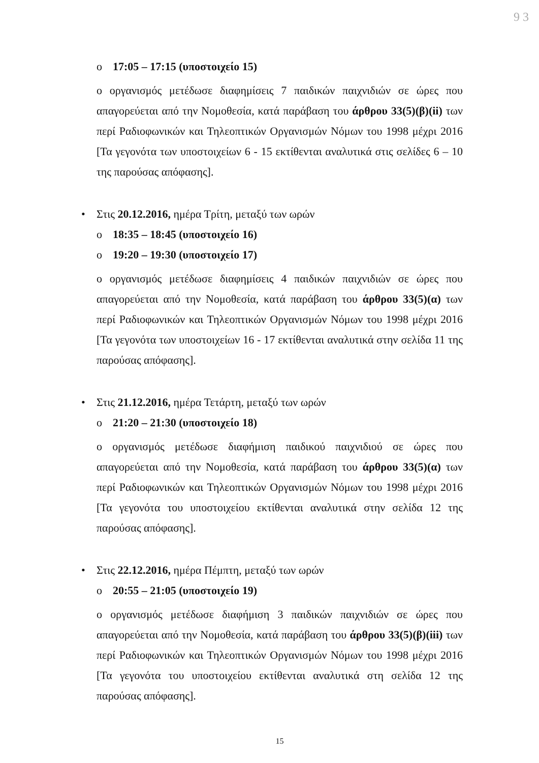9 3
o 17:05 – 17:15 (υποστοιχείο 15)
ο οργανισμός μετέδωσε διαφημίσεις 7 παιδικών παιχνιδιών σε ώρες που απαγορεύεται από την Νομοθεσία, κατά παράβαση του άρθρου 33(5)(β)(ii) των περί Ραδιοφωνικών και Τηλεοπτικών Οργανισμών Νόμων του 1998 μέχρι 2016 [Τα γεγονότα των υποστοιχείων 6 - 15 εκτίθενται αναλυτικά στις σελίδες 6 – 10 της παρούσας απόφασης].
• Στις 20.12.2016, ημέρα Τρίτη, μεταξύ των ωρών
o 18:35 – 18:45 (υποστοιχείο 16)
o 19:20 – 19:30 (υποστοιχείο 17)
ο οργανισμός μετέδωσε διαφημίσεις 4 παιδικών παιχνιδιών σε ώρες που απαγορεύεται από την Νομοθεσία, κατά παράβαση του άρθρου 33(5)(α) των περί Ραδιοφωνικών και Τηλεοπτικών Οργανισμών Νόμων του 1998 μέχρι 2016 [Τα γεγονότα των υποστοιχείων 16 - 17 εκτίθενται αναλυτικά στην σελίδα 11 της παρούσας απόφασης].
• Στις 21.12.2016, ημέρα Τετάρτη, μεταξύ των ωρών
o 21:20 – 21:30 (υποστοιχείο 18)
ο οργανισμός μετέδωσε διαφήμιση παιδικού παιχνιδιού σε ώρες που απαγορεύεται από την Νομοθεσία, κατά παράβαση του άρθρου 33(5)(α) των περί Ραδιοφωνικών και Τηλεοπτικών Οργανισμών Νόμων του 1998 μέχρι 2016 [Τα γεγονότα του υποστοιχείου εκτίθενται αναλυτικά στην σελίδα 12 της παρούσας απόφασης].
• Στις 22.12.2016, ημέρα Πέμπτη, μεταξύ των ωρών
o 20:55 – 21:05 (υποστοιχείο 19)
ο οργανισμός μετέδωσε διαφήμιση 3 παιδικών παιχνιδιών σε ώρες που απαγορεύεται από την Νομοθεσία, κατά παράβαση του άρθρου 33(5)(β)(iii) των περί Ραδιοφωνικών και Τηλεοπτικών Οργανισμών Νόμων του 1998 μέχρι 2016 [Τα γεγονότα του υποστοιχείου εκτίθενται αναλυτικά στη σελίδα 12 της παρούσας απόφασης].
15